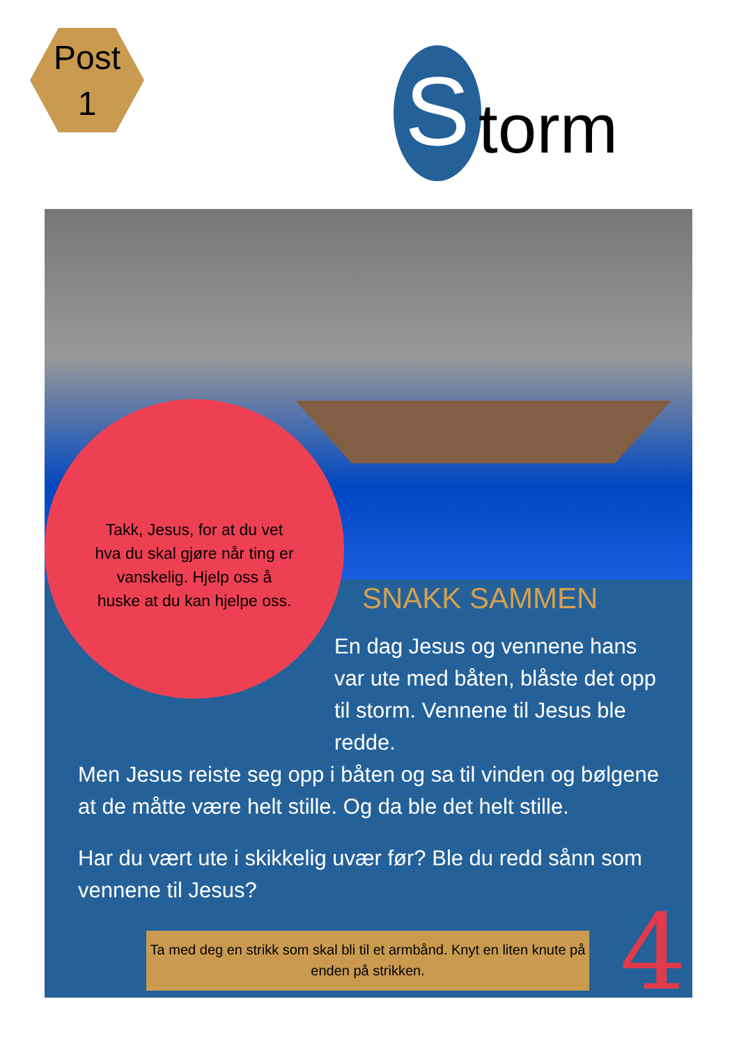Post
1
S
torm
Takk, Jesus, for at du vet hva du skal gjøre når ting er vanskelig. Hjelp oss å huske at du kan hjelpe oss.
SNAKK SAMMEN
En dag Jesus og vennene hans var ute med båten, blåste det opp til storm. Vennene til Jesus ble redde.
Men Jesus reiste seg opp i båten og sa til vinden og bølgene at de måtte være helt stille. Og da ble det helt stille.
Har du vært ute i skikkelig uvær før? Ble du redd sånn som vennene til Jesus?
Ta med deg en strikk som skal bli til et armbånd. Knyt en liten knute på enden på strikken.
4